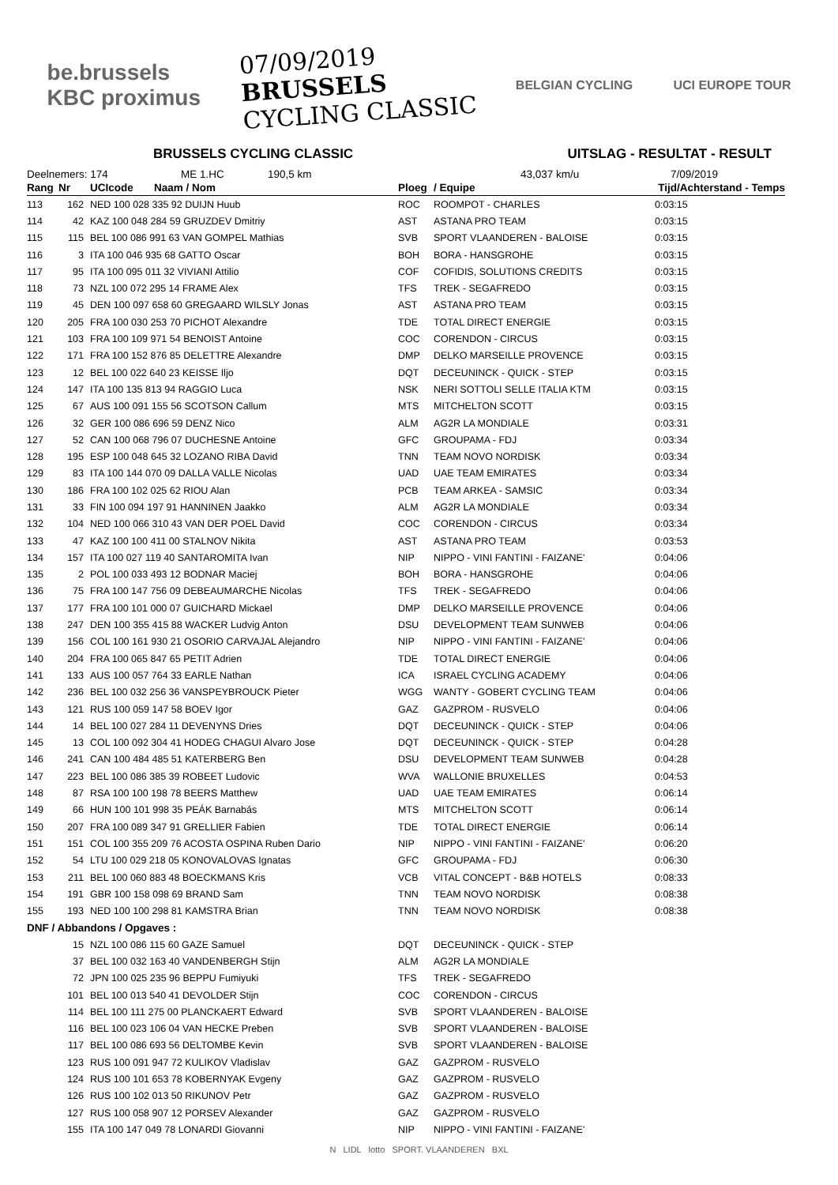be.brussels
KBC proximus
07/09/2019
BRUSSELS
CYCLING CLASSIC
BELGIAN CYCLING UCI EUROPE TOUR
BRUSSELS CYCLING CLASSIC UITSLAG - RESULTAT - RESULT
Deelnemers: 174 ME 1.HC 190,5 km 43,037 km/u 7/09/2019
| Rang | Nr | UCIcode Naam / Nom | Ploeg | / Equipe | Tijd/Achterstand - Temps |
| --- | --- | --- | --- | --- | --- |
| 113 | 162 | NED 100 028 335 92 DUIJN Huub | ROC | ROOMPOT - CHARLES | 0:03:15 |
| 114 | 42 | KAZ 100 048 284 59 GRUZDEV Dmitriy | AST | ASTANA PRO TEAM | 0:03:15 |
| 115 | 115 | BEL 100 086 991 63 VAN GOMPEL Mathias | SVB | SPORT VLAANDEREN - BALOISE | 0:03:15 |
| 116 | 3 | ITA 100 046 935 68 GATTO Oscar | BOH | BORA - HANSGROHE | 0:03:15 |
| 117 | 95 | ITA 100 095 011 32 VIVIANI Attilio | COF | COFIDIS, SOLUTIONS CREDITS | 0:03:15 |
| 118 | 73 | NZL 100 072 295 14 FRAME Alex | TFS | TREK - SEGAFREDO | 0:03:15 |
| 119 | 45 | DEN 100 097 658 60 GREGAARD WILSLY Jonas | AST | ASTANA PRO TEAM | 0:03:15 |
| 120 | 205 | FRA 100 030 253 70 PICHOT Alexandre | TDE | TOTAL DIRECT ENERGIE | 0:03:15 |
| 121 | 103 | FRA 100 109 971 54 BENOIST Antoine | COC | CORENDON - CIRCUS | 0:03:15 |
| 122 | 171 | FRA 100 152 876 85 DELETTRE Alexandre | DMP | DELKO MARSEILLE PROVENCE | 0:03:15 |
| 123 | 12 | BEL 100 022 640 23 KEISSE Iljo | DQT | DECEUNINCK - QUICK - STEP | 0:03:15 |
| 124 | 147 | ITA 100 135 813 94 RAGGIO Luca | NSK | NERI SOTTOLI SELLE ITALIA KTM | 0:03:15 |
| 125 | 67 | AUS 100 091 155 56 SCOTSON Callum | MTS | MITCHELTON SCOTT | 0:03:15 |
| 126 | 32 | GER 100 086 696 59 DENZ Nico | ALM | AG2R LA MONDIALE | 0:03:31 |
| 127 | 52 | CAN 100 068 796 07 DUCHESNE Antoine | GFC | GROUPAMA - FDJ | 0:03:34 |
| 128 | 195 | ESP 100 048 645 32 LOZANO RIBA David | TNN | TEAM NOVO NORDISK | 0:03:34 |
| 129 | 83 | ITA 100 144 070 09 DALLA VALLE Nicolas | UAD | UAE TEAM EMIRATES | 0:03:34 |
| 130 | 186 | FRA 100 102 025 62 RIOU Alan | PCB | TEAM ARKEA - SAMSIC | 0:03:34 |
| 131 | 33 | FIN 100 094 197 91 HANNINEN Jaakko | ALM | AG2R LA MONDIALE | 0:03:34 |
| 132 | 104 | NED 100 066 310 43 VAN DER POEL David | COC | CORENDON - CIRCUS | 0:03:34 |
| 133 | 47 | KAZ 100 100 411 00 STALNOV Nikita | AST | ASTANA PRO TEAM | 0:03:53 |
| 134 | 157 | ITA 100 027 119 40 SANTAROMITA Ivan | NIP | NIPPO - VINI FANTINI - FAIZANE' | 0:04:06 |
| 135 | 2 | POL 100 033 493 12 BODNAR Maciej | BOH | BORA - HANSGROHE | 0:04:06 |
| 136 | 75 | FRA 100 147 756 09 DEBEAUMARCHE Nicolas | TFS | TREK - SEGAFREDO | 0:04:06 |
| 137 | 177 | FRA 100 101 000 07 GUICHARD Mickael | DMP | DELKO MARSEILLE PROVENCE | 0:04:06 |
| 138 | 247 | DEN 100 355 415 88 WACKER Ludvig Anton | DSU | DEVELOPMENT TEAM SUNWEB | 0:04:06 |
| 139 | 156 | COL 100 161 930 21 OSORIO CARVAJAL Alejandro | NIP | NIPPO - VINI FANTINI - FAIZANE' | 0:04:06 |
| 140 | 204 | FRA 100 065 847 65 PETIT Adrien | TDE | TOTAL DIRECT ENERGIE | 0:04:06 |
| 141 | 133 | AUS 100 057 764 33 EARLE Nathan | ICA | ISRAEL CYCLING ACADEMY | 0:04:06 |
| 142 | 236 | BEL 100 032 256 36 VANSPEYBROUCK Pieter | WGG | WANTY - GOBERT CYCLING TEAM | 0:04:06 |
| 143 | 121 | RUS 100 059 147 58 BOEV Igor | GAZ | GAZPROM - RUSVELO | 0:04:06 |
| 144 | 14 | BEL 100 027 284 11 DEVENYNS Dries | DQT | DECEUNINCK - QUICK - STEP | 0:04:06 |
| 145 | 13 | COL 100 092 304 41 HODEG CHAGUI Alvaro Jose | DQT | DECEUNINCK - QUICK - STEP | 0:04:28 |
| 146 | 241 | CAN 100 484 485 51 KATERBERG Ben | DSU | DEVELOPMENT TEAM SUNWEB | 0:04:28 |
| 147 | 223 | BEL 100 086 385 39 ROBEET Ludovic | WVA | WALLONIE BRUXELLES | 0:04:53 |
| 148 | 87 | RSA 100 100 198 78 BEERS Matthew | UAD | UAE TEAM EMIRATES | 0:06:14 |
| 149 | 66 | HUN 100 101 998 35 PEÁK Barnabás | MTS | MITCHELTON SCOTT | 0:06:14 |
| 150 | 207 | FRA 100 089 347 91 GRELLIER Fabien | TDE | TOTAL DIRECT ENERGIE | 0:06:14 |
| 151 | 151 | COL 100 355 209 76 ACOSTA OSPINA Ruben Dario | NIP | NIPPO - VINI FANTINI - FAIZANE' | 0:06:20 |
| 152 | 54 | LTU 100 029 218 05 KONOVALOVAS Ignatas | GFC | GROUPAMA - FDJ | 0:06:30 |
| 153 | 211 | BEL 100 060 883 48 BOECKMANS Kris | VCB | VITAL CONCEPT - B&B HOTELS | 0:08:33 |
| 154 | 191 | GBR 100 158 098 69 BRAND Sam | TNN | TEAM NOVO NORDISK | 0:08:38 |
| 155 | 193 | NED 100 100 298 81 KAMSTRA Brian | TNN | TEAM NOVO NORDISK | 0:08:38 |
| DNF / Abbandons / Opgaves : | | | | | |
| | 15 | NZL 100 086 115 60 GAZE Samuel | DQT | DECEUNINCK - QUICK - STEP | |
| | 37 | BEL 100 032 163 40 VANDENBERGH Stijn | ALM | AG2R LA MONDIALE | |
| | 72 | JPN 100 025 235 96 BEPPU Fumiyuki | TFS | TREK - SEGAFREDO | |
| | 101 | BEL 100 013 540 41 DEVOLDER Stijn | COC | CORENDON - CIRCUS | |
| | 114 | BEL 100 111 275 00 PLANCKAERT Edward | SVB | SPORT VLAANDEREN - BALOISE | |
| | 116 | BEL 100 023 106 04 VAN HECKE Preben | SVB | SPORT VLAANDEREN - BALOISE | |
| | 117 | BEL 100 086 693 56 DELTOMBE Kevin | SVB | SPORT VLAANDEREN - BALOISE | |
| | 123 | RUS 100 091 947 72 KULIKOV Vladislav | GAZ | GAZPROM - RUSVELO | |
| | 124 | RUS 100 101 653 78 KOBERNYAK Evgeny | GAZ | GAZPROM - RUSVELO | |
| | 126 | RUS 100 102 013 50 RIKUNOV Petr | GAZ | GAZPROM - RUSVELO | |
| | 127 | RUS 100 058 907 12 PORSEV Alexander | GAZ | GAZPROM - RUSVELO | |
| | 155 | ITA 100 147 049 78 LONARDI Giovanni | NIP | NIPPO - VINI FANTINI - FAIZANE' | |
N LIDL lotto SPORT. VLAANDEREN BXL